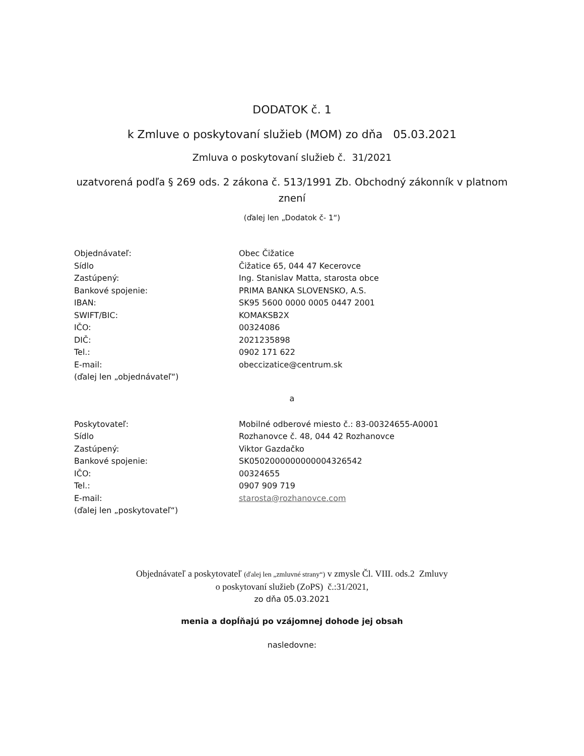DODATOK č. 1
k Zmluve o poskytovaní služieb (MOM) zo dňa 05.03.2021
Zmluva o poskytovaní služieb č. 31/2021
uzatvorená podľa § 269 ods. 2 zákona č. 513/1991 Zb. Obchodný zákonník v platnom
znení
(ďalej len „Dodatok č- 1“)
Objednávateľ:
Sídlo
Zastúpený:
Bankové spojenie:
IBAN:
SWIFT/BIC:
IČO:
DIČ:
Tel.:
E-mail:
(ďalej len „objednávateľ“)
Obec Čižatice
Čižatice 65, 044 47 Kecerovce
Ing. Stanislav Matta, starosta obce
PRIMA BANKA SLOVENSKO, A.S.
SK95 5600 0000 0005 0447 2001
KOMAKSB2X
00324086
2021235898
0902 171 622
obeccizatice@centrum.sk
a
Poskytovateľ:
Sídlo
Zastúpený:
Bankové spojenie:
IČO:
Tel.:
E-mail:
(ďalej len „poskytovateľ“)
Mobilné odberové miesto č.: 83-00324655-A0001
Rozhanovce č. 48, 044 42 Rozhanovce
Viktor Gazdačko
SK0502000000000004326542
00324655
0907 909 719
starosta@rozhanovce.com
Objednávateľ a poskytovateľ (ďalej len „zmluvné strany“) v zmysle Čl. VIII. ods.2 Zmluvy
o poskytovaní služieb (ZoPS) č.:31/2021,
zo dňa 05.03.2021
menia a dopĺňajú po vzájomnej dohode jej obsah
nasledovne: